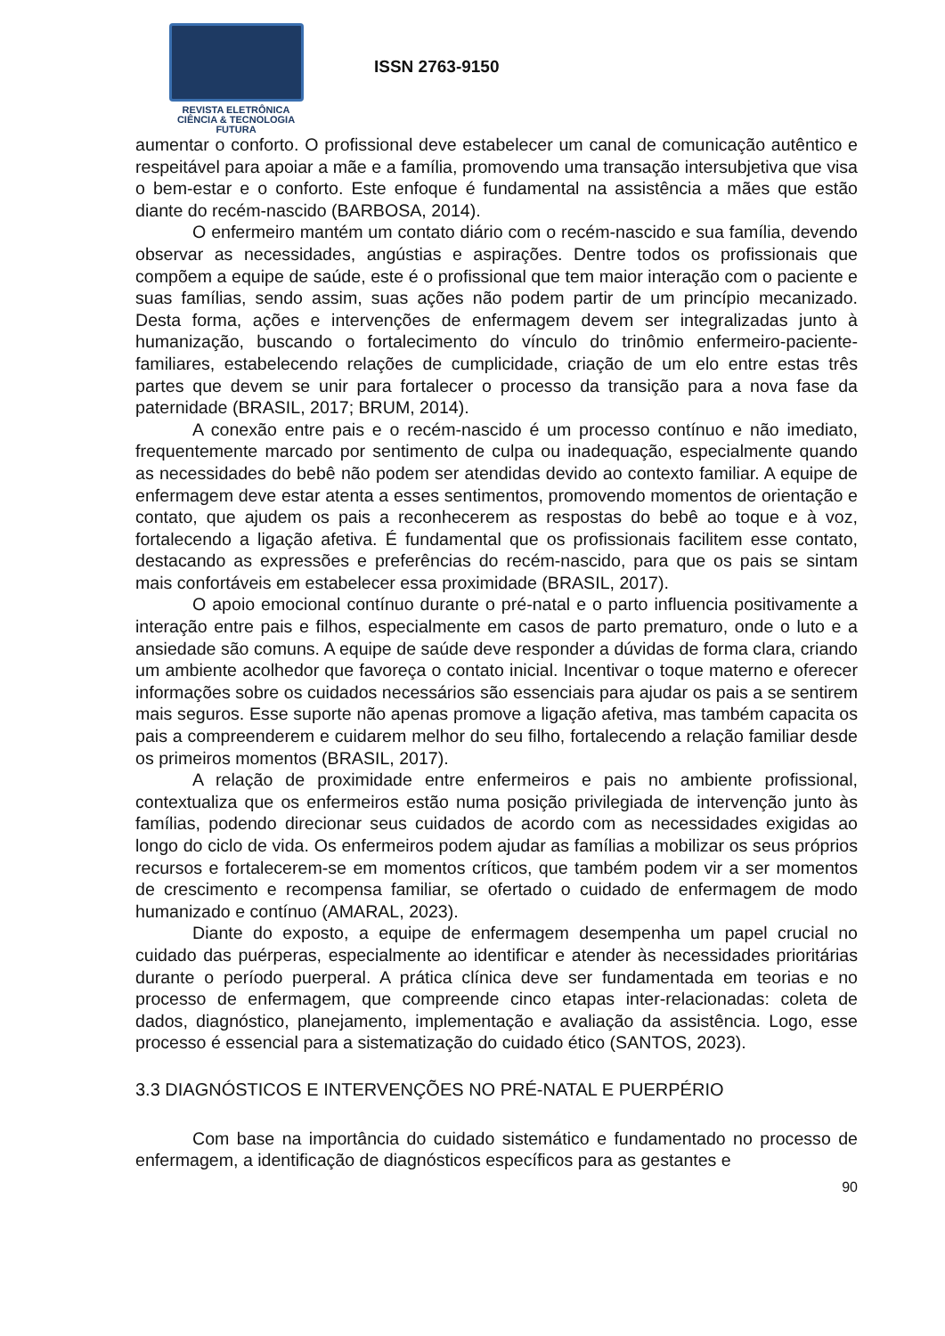REVISTA ELETRÔNICA
CIÊNCIA & TECNOLOGIA
FUTURA
ISSN 2763-9150
aumentar o conforto. O profissional deve estabelecer um canal de comunicação autêntico e respeitável para apoiar a mãe e a família, promovendo uma transação intersubjetiva que visa o bem-estar e o conforto. Este enfoque é fundamental na assistência a mães que estão diante do recém-nascido (BARBOSA, 2014).
O enfermeiro mantém um contato diário com o recém-nascido e sua família, devendo observar as necessidades, angústias e aspirações. Dentre todos os profissionais que compõem a equipe de saúde, este é o profissional que tem maior interação com o paciente e suas famílias, sendo assim, suas ações não podem partir de um princípio mecanizado. Desta forma, ações e intervenções de enfermagem devem ser integralizadas junto à humanização, buscando o fortalecimento do vínculo do trinômio enfermeiro-paciente-familiares, estabelecendo relações de cumplicidade, criação de um elo entre estas três partes que devem se unir para fortalecer o processo da transição para a nova fase da paternidade (BRASIL, 2017; BRUM, 2014).
A conexão entre pais e o recém-nascido é um processo contínuo e não imediato, frequentemente marcado por sentimento de culpa ou inadequação, especialmente quando as necessidades do bebê não podem ser atendidas devido ao contexto familiar. A equipe de enfermagem deve estar atenta a esses sentimentos, promovendo momentos de orientação e contato, que ajudem os pais a reconhecerem as respostas do bebê ao toque e à voz, fortalecendo a ligação afetiva. É fundamental que os profissionais facilitem esse contato, destacando as expressões e preferências do recém-nascido, para que os pais se sintam mais confortáveis em estabelecer essa proximidade (BRASIL, 2017).
O apoio emocional contínuo durante o pré-natal e o parto influencia positivamente a interação entre pais e filhos, especialmente em casos de parto prematuro, onde o luto e a ansiedade são comuns. A equipe de saúde deve responder a dúvidas de forma clara, criando um ambiente acolhedor que favoreça o contato inicial. Incentivar o toque materno e oferecer informações sobre os cuidados necessários são essenciais para ajudar os pais a se sentirem mais seguros. Esse suporte não apenas promove a ligação afetiva, mas também capacita os pais a compreenderem e cuidarem melhor do seu filho, fortalecendo a relação familiar desde os primeiros momentos (BRASIL, 2017).
A relação de proximidade entre enfermeiros e pais no ambiente profissional, contextualiza que os enfermeiros estão numa posição privilegiada de intervenção junto às famílias, podendo direcionar seus cuidados de acordo com as necessidades exigidas ao longo do ciclo de vida. Os enfermeiros podem ajudar as famílias a mobilizar os seus próprios recursos e fortalecerem-se em momentos críticos, que também podem vir a ser momentos de crescimento e recompensa familiar, se ofertado o cuidado de enfermagem de modo humanizado e contínuo (AMARAL, 2023).
Diante do exposto, a equipe de enfermagem desempenha um papel crucial no cuidado das puérperas, especialmente ao identificar e atender às necessidades prioritárias durante o período puerperal. A prática clínica deve ser fundamentada em teorias e no processo de enfermagem, que compreende cinco etapas inter-relacionadas: coleta de dados, diagnóstico, planejamento, implementação e avaliação da assistência. Logo, esse processo é essencial para a sistematização do cuidado ético (SANTOS, 2023).
3.3 DIAGNÓSTICOS E INTERVENÇÕES NO PRÉ-NATAL E PUERPÉRIO
Com base na importância do cuidado sistemático e fundamentado no processo de enfermagem, a identificação de diagnósticos específicos para as gestantes e
90